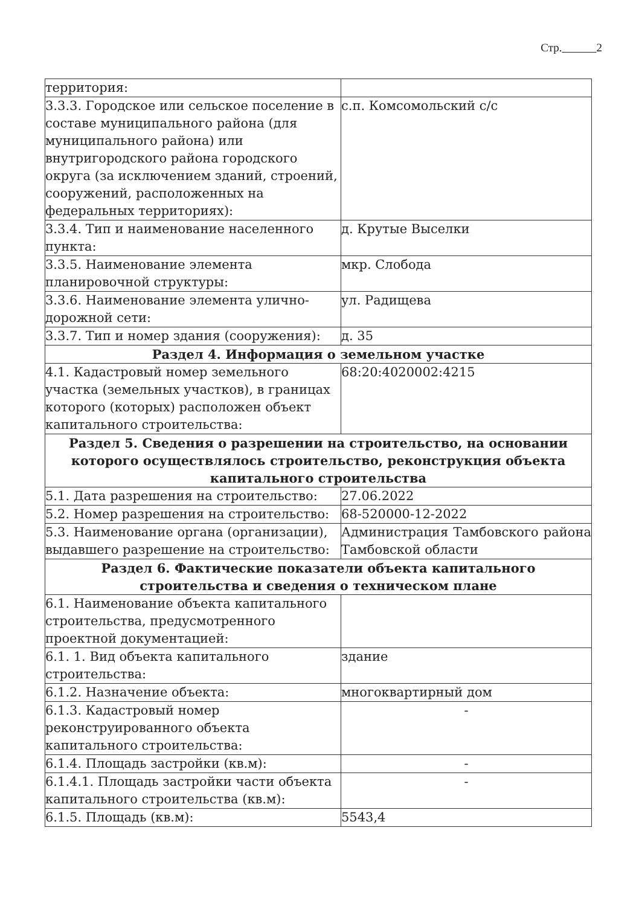Стр. 2
| территория: | |
| 3.3.3. Городское или сельское поселение в составе муниципального района (для муниципального района) или внутригородского района городского округа (за исключением зданий, строений, сооружений, расположенных на федеральных территориях): | с.п. Комсомольский с/с |
| 3.3.4. Тип и наименование населенного пункта: | д. Крутые Выселки |
| 3.3.5. Наименование элемента планировочной структуры: | мкр. Слобода |
| 3.3.6. Наименование элемента улично-дорожной сети: | ул. Радищева |
| 3.3.7. Тип и номер здания (сооружения): | д. 35 |
| Раздел 4. Информация о земельном участке | |
| 4.1. Кадастровый номер земельного участка (земельных участков), в границах которого (которых) расположен объект капитального строительства: | 68:20:4020002:4215 |
| Раздел 5. Сведения о разрешении на строительство, на основании которого осуществлялось строительство, реконструкция объекта капитального строительства | |
| 5.1. Дата разрешения на строительство: | 27.06.2022 |
| 5.2. Номер разрешения на строительство: | 68-520000-12-2022 |
| 5.3. Наименование органа (организации), выдавшего разрешение на строительство: | Администрация Тамбовского района Тамбовской области |
| Раздел 6. Фактические показатели объекта капитального строительства и сведения о техническом плане | |
| 6.1. Наименование объекта капитального строительства, предусмотренного проектной документацией: | |
| 6.1. 1. Вид объекта капитального строительства: | здание |
| 6.1.2. Назначение объекта: | многоквартирный дом |
| 6.1.3. Кадастровый номер реконструированного объекта капитального строительства: | - |
| 6.1.4. Площадь застройки (кв.м): | - |
| 6.1.4.1. Площадь застройки части объекта капитального строительства (кв.м): | - |
| 6.1.5. Площадь (кв.м): | 5543,4 |